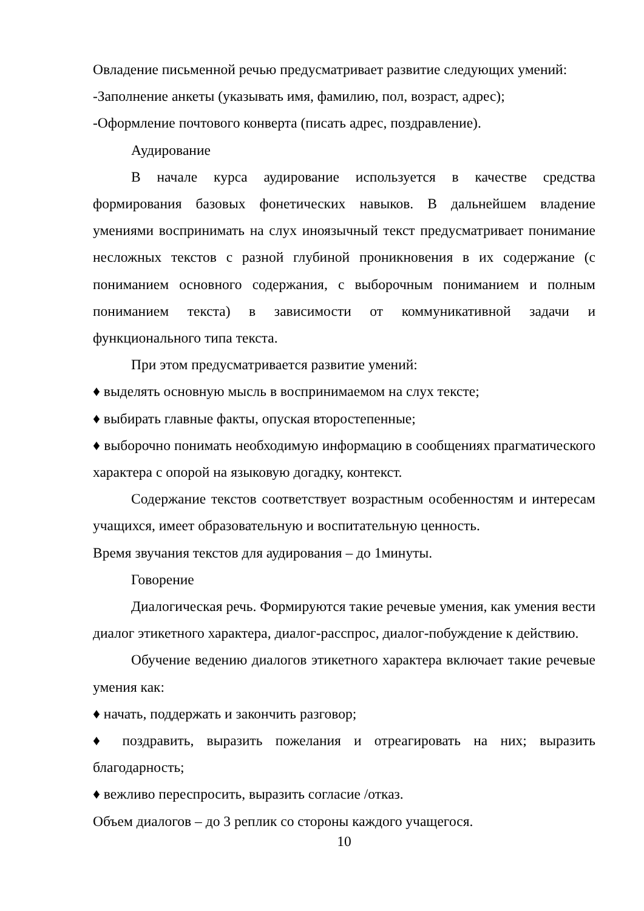Овладение письменной речью предусматривает развитие следующих умений:
-Заполнение анкеты (указывать имя, фамилию, пол, возраст, адрес);
-Оформление почтового конверта (писать адрес, поздравление).
Аудирование
В начале курса аудирование используется в качестве средства формирования базовых фонетических навыков. В дальнейшем владение умениями воспринимать на слух иноязычный текст предусматривает понимание несложных текстов с разной глубиной проникновения в их содержание (с пониманием основного содержания, с выборочным пониманием и полным пониманием текста) в зависимости от коммуникативной задачи и функционального типа текста.
При этом предусматривается развитие умений:
♦ выделять основную мысль в воспринимаемом на слух тексте;
♦ выбирать главные факты, опуская второстепенные;
♦ выборочно понимать необходимую информацию в сообщениях прагматического характера с опорой на языковую догадку, контекст.
Содержание текстов соответствует возрастным особенностям и интересам учащихся, имеет образовательную и воспитательную ценность.
Время звучания текстов для аудирования – до 1минуты.
Говорение
Диалогическая речь. Формируются такие речевые умения, как умения вести диалог этикетного характера, диалог-расспрос, диалог-побуждение к действию.
Обучение ведению диалогов этикетного характера включает такие речевые умения как:
♦ начать, поддержать и закончить разговор;
♦ поздравить, выразить пожелания и отреагировать на них; выразить благодарность;
♦ вежливо переспросить, выразить согласие /отказ.
Объем диалогов – до 3 реплик со стороны каждого учащегося.
10